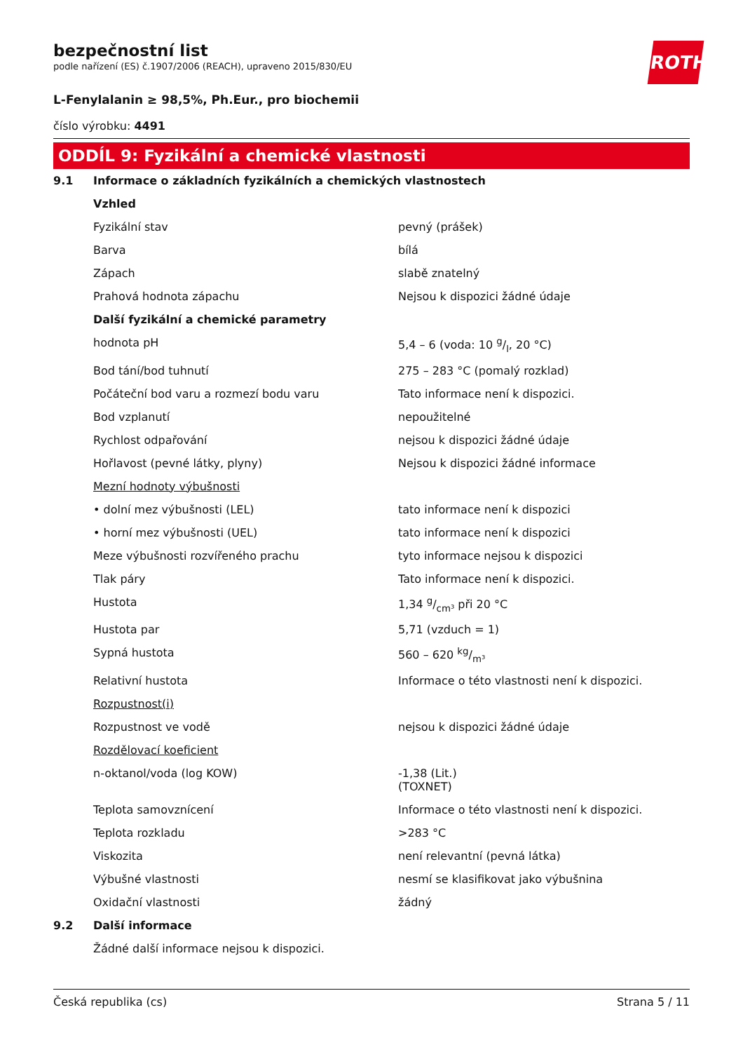bezpečnostní list
podle nařízení (ES) č.1907/2006 (REACH), upraveno 2015/830/EU
ROTH
L-Fenylalanin ≥ 98,5%, Ph.Eur., pro biochemii
číslo výrobku: 4491
ODDÍL 9: Fyzikální a chemické vlastnosti
| 9.1 | Informace o základních fyzikálních a chemických vlastnostech | |
| | Vzhled | |
| | Fyzikální stav | pevný (prášek) |
| | Barva | bílá |
| | Zápach | slabě znatelný |
| | Prahová hodnota zápachu | Nejsou k dispozici žádné údaje |
| | Další fyzikální a chemické parametry | |
| | hodnota pH | 5,4 – 6 (voda: 10 g/l, 20 °C) |
| | Bod tání/bod tuhnutí | 275 – 283 °C (pomalý rozklad) |
| | Počáteční bod varu a rozmezí bodu varu | Tato informace není k dispozici. |
| | Bod vzplanutí | nepoužitelné |
| | Rychlost odpařování | nejsou k dispozici žádné údaje |
| | Hořlavost (pevné látky, plyny) | Nejsou k dispozici žádné informace |
| | Mezní hodnoty výbušnosti | |
| | • dolní mez výbušnosti (LEL) | tato informace není k dispozici |
| | • horní mez výbušnosti (UEL) | tato informace není k dispozici |
| | Meze výbušnosti rozvířeného prachu | tyto informace nejsou k dispozici |
| | Tlak páry | Tato informace není k dispozici. |
| | Hustota | 1,34 g/cm³ při 20 °C |
| | Hustota par | 5,71 (vzduch = 1) |
| | Sypná hustota | 560 – 620 kg/m³ |
| | Relativní hustota | Informace o této vlastnosti není k dispozici. |
| | Rozpustnost(i) | |
| | Rozpustnost ve vodě | nejsou k dispozici žádné údaje |
| | Rozdělovací koeficient | |
| | n-oktanol/voda (log KOW) | -1,38 (Lit.) (TOXNET) |
| | Teplota samovznícení | Informace o této vlastnosti není k dispozici. |
| | Teplota rozkladu | >283 °C |
| | Viskozita | není relevantní (pevná látka) |
| | Výbušné vlastnosti | nesmí se klasifikovat jako výbušnina |
| | Oxidační vlastnosti | žádný |
| 9.2 | Další informace | |
| | Žádné další informace nejsou k dispozici. | |
Česká republika (cs) Strana 5 / 11